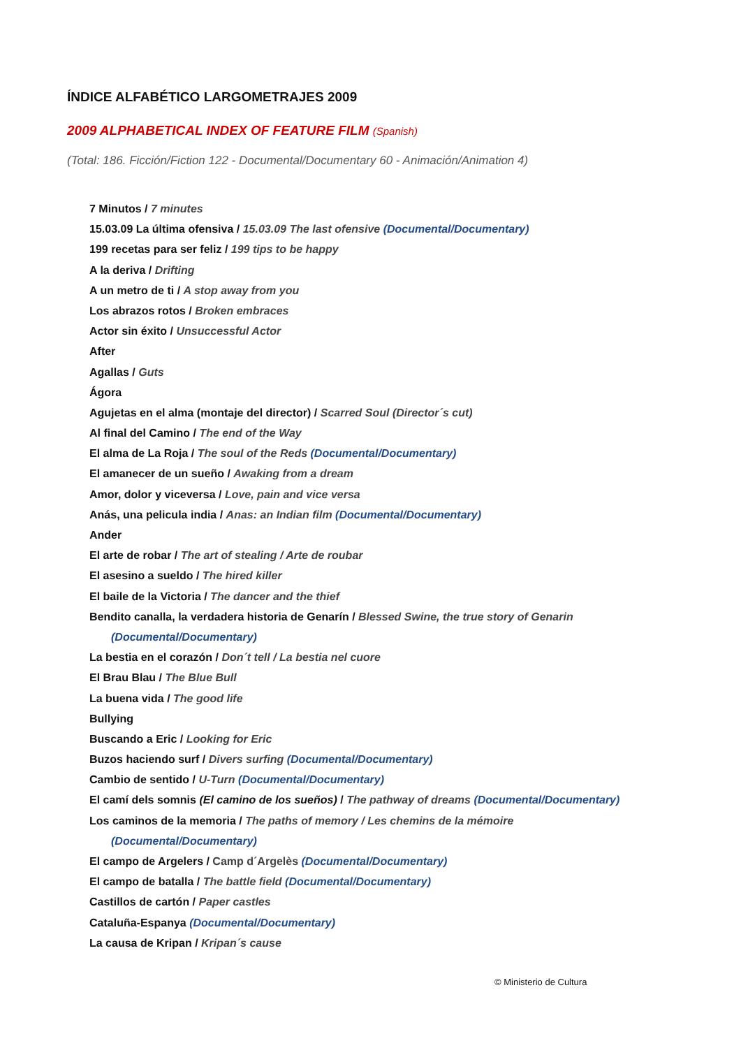ÍNDICE ALFABÉTICO LARGOMETRAJES 2009
2009 ALPHABETICAL INDEX OF FEATURE FILM (Spanish)
(Total: 186. Ficción/Fiction 122 - Documental/Documentary 60 - Animación/Animation 4)
7 Minutos / 7 minutes
15.03.09 La última ofensiva / 15.03.09 The last ofensive (Documental/Documentary)
199 recetas para ser feliz / 199 tips to be happy
A la deriva / Drifting
A un metro de ti / A stop away from you
Los abrazos rotos / Broken embraces
Actor sin éxito / Unsuccessful Actor
After
Agallas / Guts
Ágora
Agujetas en el alma (montaje del director) / Scarred Soul (Director´s cut)
Al final del Camino / The end of the Way
El alma de La Roja / The soul of the Reds (Documental/Documentary)
El amanecer de un sueño / Awaking from a dream
Amor, dolor y viceversa / Love, pain and vice versa
Anás, una pelicula india / Anas: an Indian film (Documental/Documentary)
Ander
El arte de robar / The art of stealing / Arte de roubar
El asesino a sueldo / The hired killer
El baile de la Victoria / The dancer and the thief
Bendito canalla, la verdadera historia de Genarín / Blessed Swine, the true story of Genarin
(Documental/Documentary)
La bestia en el corazón / Don´t tell / La bestia nel cuore
El Brau Blau / The Blue Bull
La buena vida / The good life
Bullying
Buscando a Eric / Looking for Eric
Buzos haciendo surf / Divers surfing (Documental/Documentary)
Cambio de sentido / U-Turn (Documental/Documentary)
El camí dels somnis (El camino de los sueños) / The pathway of dreams (Documental/Documentary)
Los caminos de la memoria / The paths of memory / Les chemins de la mémoire
(Documental/Documentary)
El campo de Argelers / Camp d´Argelès (Documental/Documentary)
El campo de batalla / The battle field (Documental/Documentary)
Castillos de cartón / Paper castles
Cataluña-Espanya (Documental/Documentary)
La causa de Kripan / Kripan´s cause
© Ministerio de Cultura